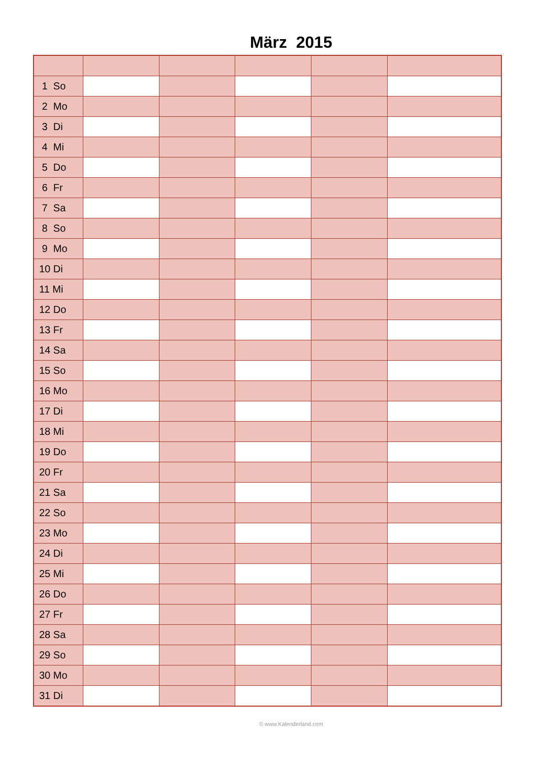März 2015
| 1 So | | | | | |
| 2 Mo | | | | | |
| 3 Di | | | | | |
| 4 Mi | | | | | |
| 5 Do | | | | | |
| 6 Fr | | | | | |
| 7 Sa | | | | | |
| 8 So | | | | | |
| 9 Mo | | | | | |
| 10 Di | | | | | |
| 11 Mi | | | | | |
| 12 Do | | | | | |
| 13 Fr | | | | | |
| 14 Sa | | | | | |
| 15 So | | | | | |
| 16 Mo | | | | | |
| 17 Di | | | | | |
| 18 Mi | | | | | |
| 19 Do | | | | | |
| 20 Fr | | | | | |
| 21 Sa | | | | | |
| 22 So | | | | | |
| 23 Mo | | | | | |
| 24 Di | | | | | |
| 25 Mi | | | | | |
| 26 Do | | | | | |
| 27 Fr | | | | | |
| 28 Sa | | | | | |
| 29 So | | | | | |
| 30 Mo | | | | | |
| 31 Di | | | | | |
© www.Kalenderland.com